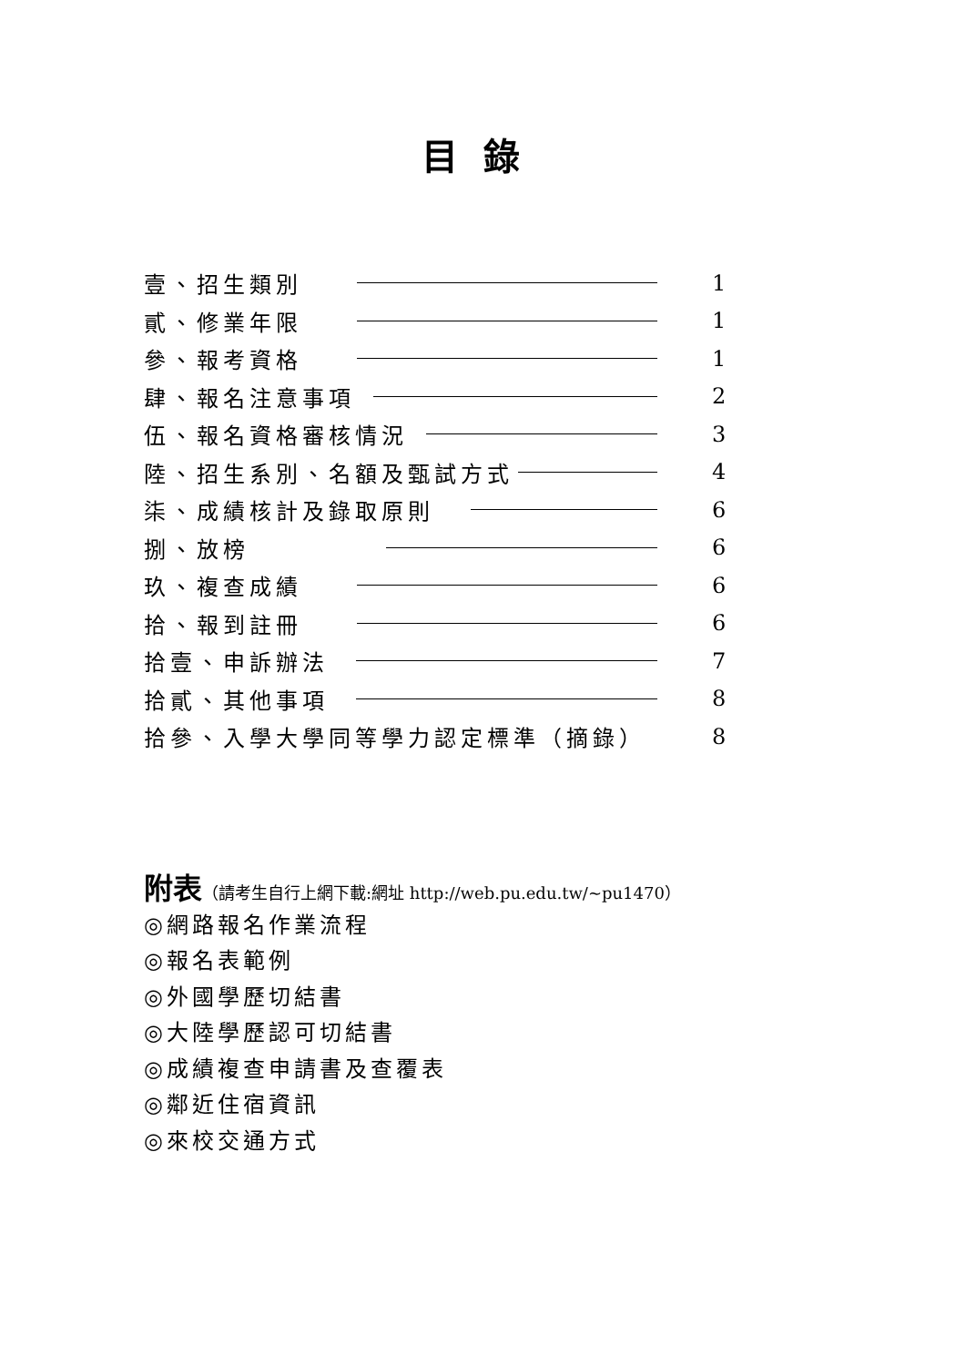目錄
壹、招生類別 1
貳、修業年限 1
參、報考資格 1
肆、報名注意事項 2
伍、報名資格審核情況 3
陸、招生系別、名額及甄試方式 4
柒、成績核計及錄取原則 6
捌、放榜 6
玖、複查成績 6
拾、報到註冊 6
拾壹、申訴辦法 7
拾貳、其他事項 8
拾參、入學大學同等學力認定標準（摘錄） 8
附表（請考生自行上網下載:網址 http://web.pu.edu.tw/~pu1470）
◎網路報名作業流程
◎報名表範例
◎外國學歷切結書
◎大陸學歷認可切結書
◎成績複查申請書及查覆表
◎鄰近住宿資訊
◎來校交通方式